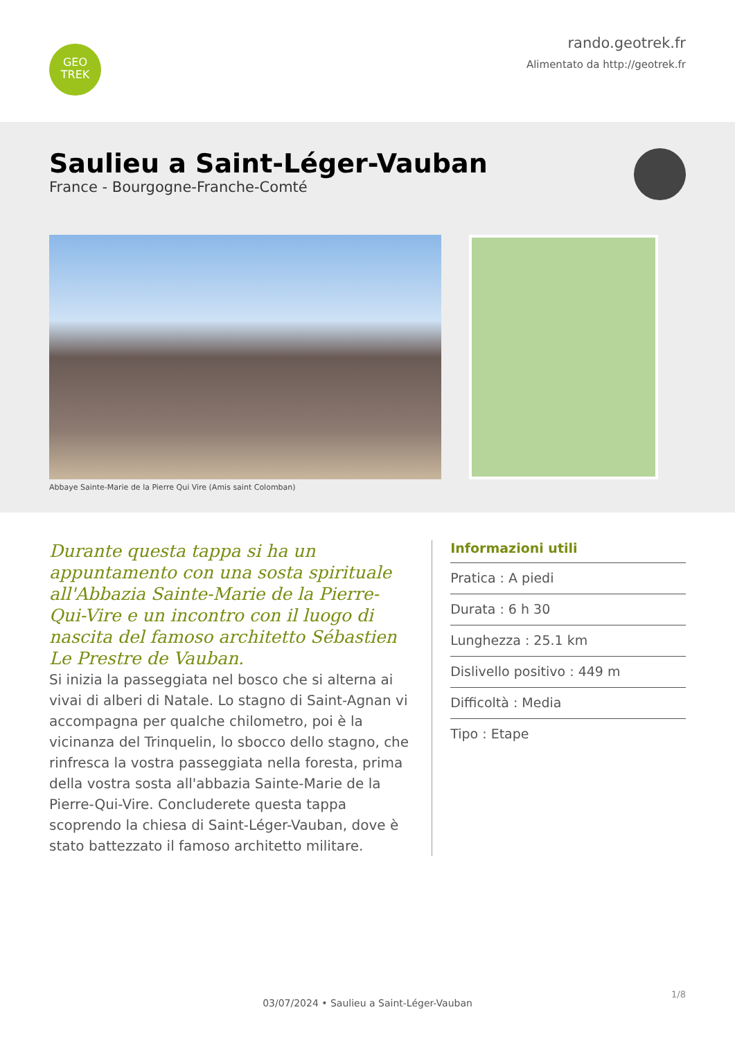GEO
TREK
rando.geotrek.fr
Alimentato da http://geotrek.fr
Saulieu a Saint-Léger-Vauban
France - Bourgogne-Franche-Comté
Abbaye Sainte-Marie de la Pierre Qui Vire (Amis saint Colomban)
Durante questa tappa si ha un appuntamento con una sosta spirituale all'Abbazia Sainte-Marie de la Pierre-Qui-Vire e un incontro con il luogo di nascita del famoso architetto Sébastien Le Prestre de Vauban.
Si inizia la passeggiata nel bosco che si alterna ai vivai di alberi di Natale. Lo stagno di Saint-Agnan vi accompagna per qualche chilometro, poi è la vicinanza del Trinquelin, lo sbocco dello stagno, che rinfresca la vostra passeggiata nella foresta, prima della vostra sosta all'abbazia Sainte-Marie de la Pierre-Qui-Vire. Concluderete questa tappa scoprendo la chiesa di Saint-Léger-Vauban, dove è stato battezzato il famoso architetto militare.
Informazioni utili
Pratica : A piedi
Durata : 6 h 30
Lunghezza : 25.1 km
Dislivello positivo : 449 m
Difficoltà : Media
Tipo : Etape
1/8
03/07/2024 • Saulieu a Saint-Léger-Vauban